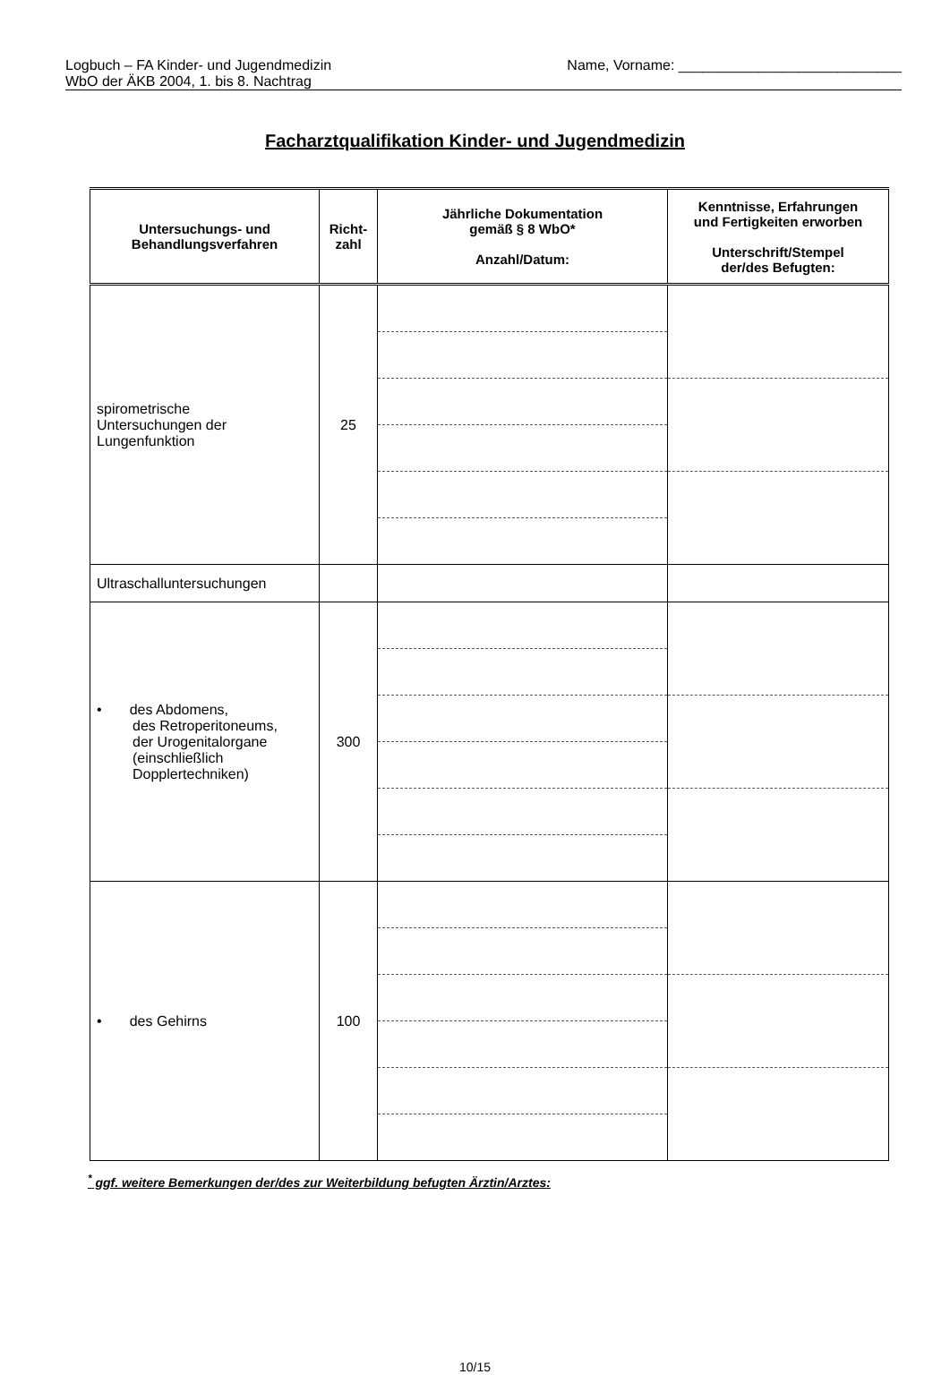Logbuch – FA Kinder- und Jugendmedizin
WbO der ÄKB 2004, 1. bis 8. Nachtrag
Name, Vorname: ____________________________
Facharztqualifikation Kinder- und Jugendmedizin
| Untersuchungs- und Behandlungsverfahren | Richt- zahl | Jährliche Dokumentation gemäß § 8 WbO* Anzahl/Datum: | Kenntnisse, Erfahrungen und Fertigkeiten erworben Unterschrift/Stempel der/des Befugten: |
| --- | --- | --- | --- |
| spirometrische Untersuchungen der Lungenfunktion | 25 | | |
| Ultraschalluntersuchungen | | | |
| • des Abdomens, des Retroperitoneums, der Urogenitalorgane (einschließlich Dopplertechniken) | 300 | | |
| • des Gehirns | 100 | | |
<sup>*</sup> ggf. weitere Bemerkungen der/des zur Weiterbildung befugten Ärztin/Arztes:
10/15